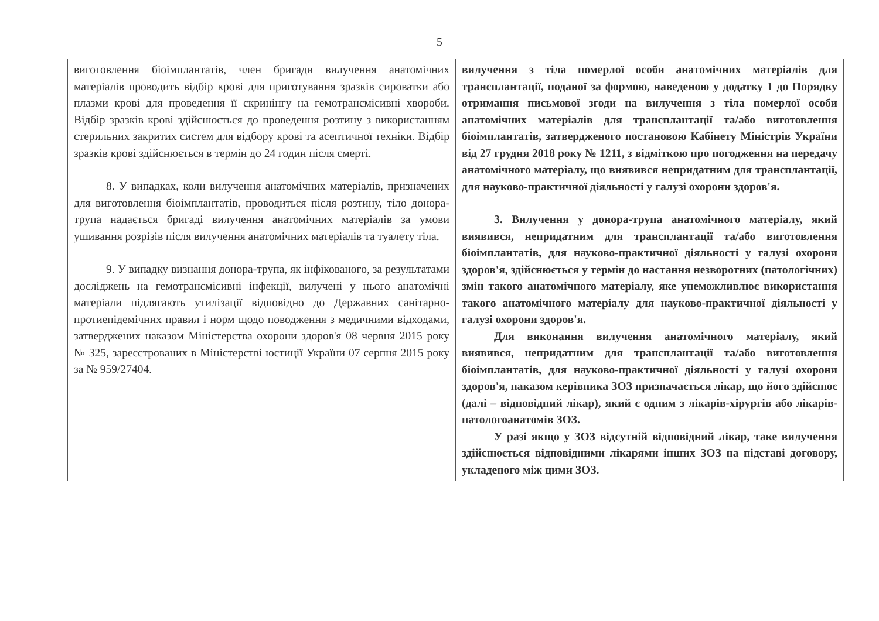5
| виготовлення біоімплантатів, член бригади вилучення анатомічних матеріалів проводить відбір крові для приготування зразків сироватки або плазми крові для проведення її скринінгу на гемотрансмісивні хвороби. Відбір зразків крові здійснюється до проведення розтину з використанням стерильних закритих систем для відбору крові та асептичної техніки. Відбір зразків крові здійснюється в термін до 24 годин після смерті. 8. У випадках, коли вилучення анатомічних матеріалів, призначених для виготовлення біоімплантатів, проводиться після розтину, тіло донора-трупа надається бригаді вилучення анатомічних матеріалів за умови ушивання розрізів після вилучення анатомічних матеріалів та туалету тіла. 9. У випадку визнання донора-трупа, як інфікованого, за результатами досліджень на гемотрансмісивні інфекції, вилучені у нього анатомічні матеріали підлягають утилізації відповідно до Державних санітарно-протиепідемічних правил і норм щодо поводження з медичними відходами, затверджених наказом Міністерства охорони здоров'я 08 червня 2015 року № 325, зареєстрованих в Міністерстві юстиції України 07 серпня 2015 року за № 959/27404. | вилучення з тіла померлої особи анатомічних матеріалів для трансплантації, поданої за формою, наведеною у додатку 1 до Порядку отримання письмової згоди на вилучення з тіла померлої особи анатомічних матеріалів для трансплантації та/або виготовлення біоімплантатів, затвердженого постановою Кабінету Міністрів України від 27 грудня 2018 року № 1211, з відміткою про погодження на передачу анатомічного матеріалу, що виявився непридатним для трансплантації, для науково-практичної діяльності у галузі охорони здоров'я. 3. Вилучення у донора-трупа анатомічного матеріалу, який виявився, непридатним для трансплантації та/або виготовлення біоімплантатів, для науково-практичної діяльності у галузі охорони здоров'я, здійснюється у термін до настання незворотних (патологічних) змін такого анатомічного матеріалу, яке унеможливлює використання такого анатомічного матеріалу для науково-практичної діяльності у галузі охорони здоров'я. Для виконання вилучення анатомічного матеріалу, який виявився, непридатним для трансплантації та/або виготовлення біоімплантатів, для науково-практичної діяльності у галузі охорони здоров'я, наказом керівника ЗОЗ призначається лікар, що його здійснює (далі – відповідний лікар), який є одним з лікарів-хірургів або лікарів-патологоанатомів ЗОЗ. У разі якщо у ЗОЗ відсутній відповідний лікар, таке вилучення здійснюється відповідними лікарями інших ЗОЗ на підставі договору, укладеного між цими ЗОЗ. |